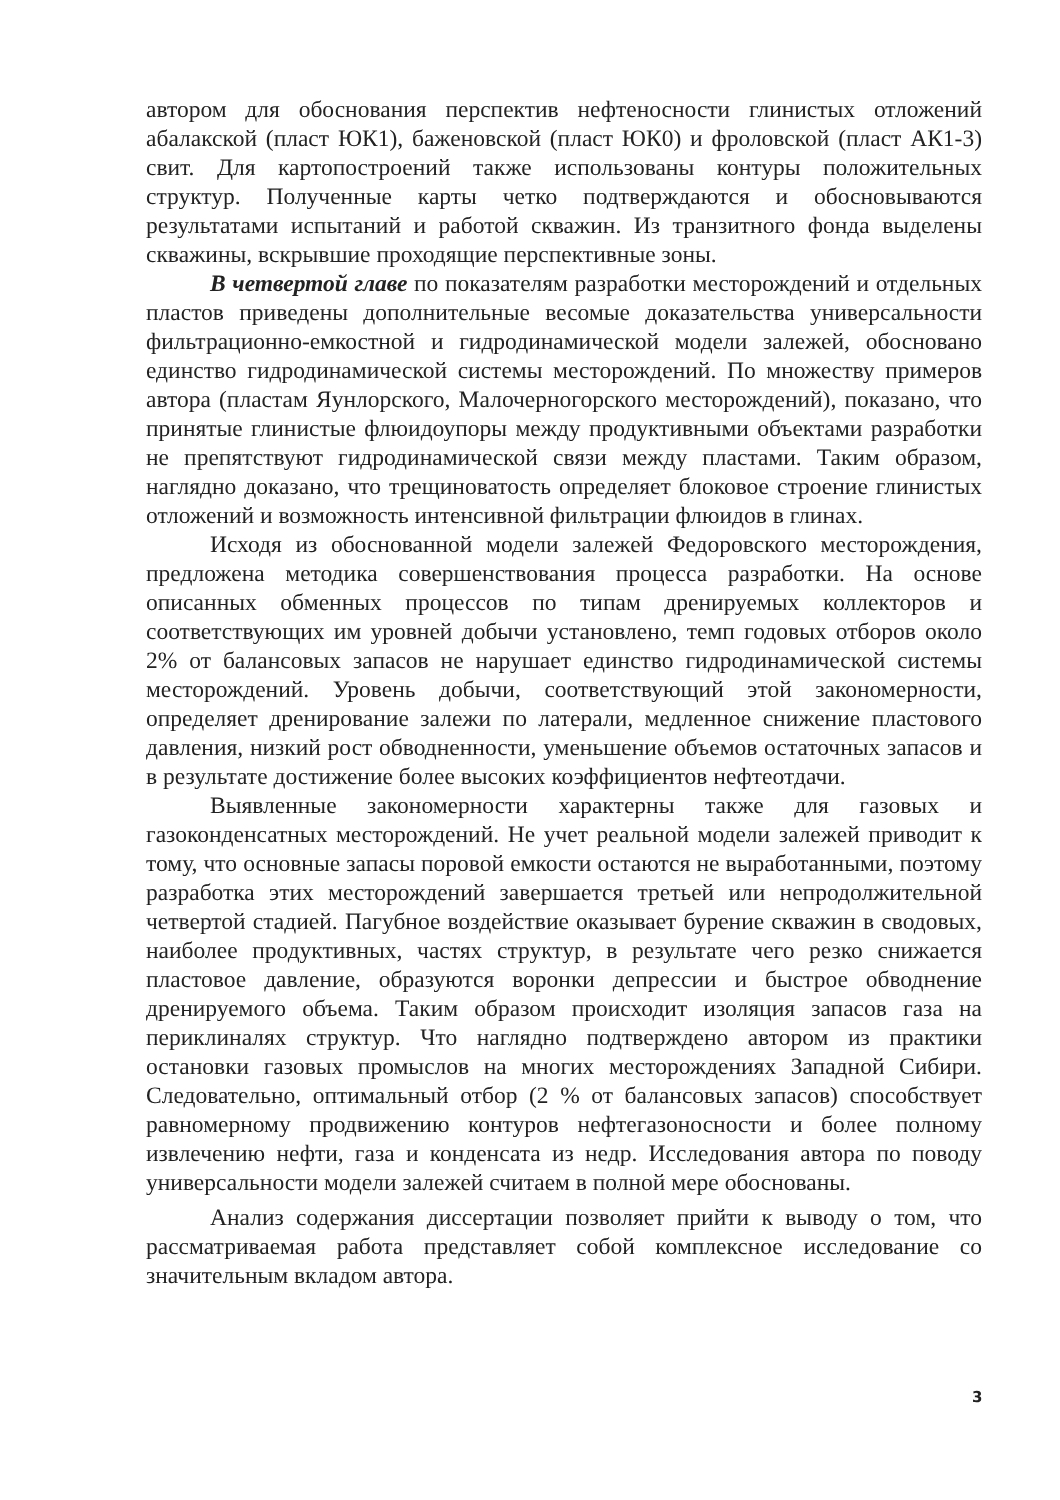автором для обоснования перспектив нефтеносности глинистых отложений абалакской (пласт ЮК1), баженовской (пласт ЮК0) и фроловской (пласт АК1-3) свит. Для картопостроений также использованы контуры положительных структур. Полученные карты четко подтверждаются и обосновываются результатами испытаний и работой скважин. Из транзитного фонда выделены скважины, вскрывшие проходящие перспективные зоны.
В четвертой главе по показателям разработки месторождений и отдельных пластов приведены дополнительные весомые доказательства универсальности фильтрационно-емкостной и гидродинамической модели залежей, обосновано единство гидродинамической системы месторождений. По множеству примеров автора (пластам Яунлорского, Малочерногорского месторождений), показано, что принятые глинистые флюидоупоры между продуктивными объектами разработки не препятствуют гидродинамической связи между пластами. Таким образом, наглядно доказано, что трещиноватость определяет блоковое строение глинистых отложений и возможность интенсивной фильтрации флюидов в глинах.
Исходя из обоснованной модели залежей Федоровского месторождения, предложена методика совершенствования процесса разработки. На основе описанных обменных процессов по типам дренируемых коллекторов и соответствующих им уровней добычи установлено, темп годовых отборов около 2% от балансовых запасов не нарушает единство гидродинамической системы месторождений. Уровень добычи, соответствующий этой закономерности, определяет дренирование залежи по латерали, медленное снижение пластового давления, низкий рост обводненности, уменьшение объемов остаточных запасов и в результате достижение более высоких коэффициентов нефтеотдачи.
Выявленные закономерности характерны также для газовых и газоконденсатных месторождений. Не учет реальной модели залежей приводит к тому, что основные запасы поровой емкости остаются не выработанными, поэтому разработка этих месторождений завершается третьей или непродолжительной четвертой стадией. Пагубное воздействие оказывает бурение скважин в сводовых, наиболее продуктивных, частях структур, в результате чего резко снижается пластовое давление, образуются воронки депрессии и быстрое обводнение дренируемого объема. Таким образом происходит изоляция запасов газа на периклиналях структур. Что наглядно подтверждено автором из практики остановки газовых промыслов на многих месторождениях Западной Сибири. Следовательно, оптимальный отбор (2 % от балансовых запасов) способствует равномерному продвижению контуров нефтегазоносности и более полному извлечению нефти, газа и конденсата из недр. Исследования автора по поводу универсальности модели залежей считаем в полной мере обоснованы.
Анализ содержания диссертации позволяет прийти к выводу о том, что рассматриваемая работа представляет собой комплексное исследование со значительным вкладом автора.
3